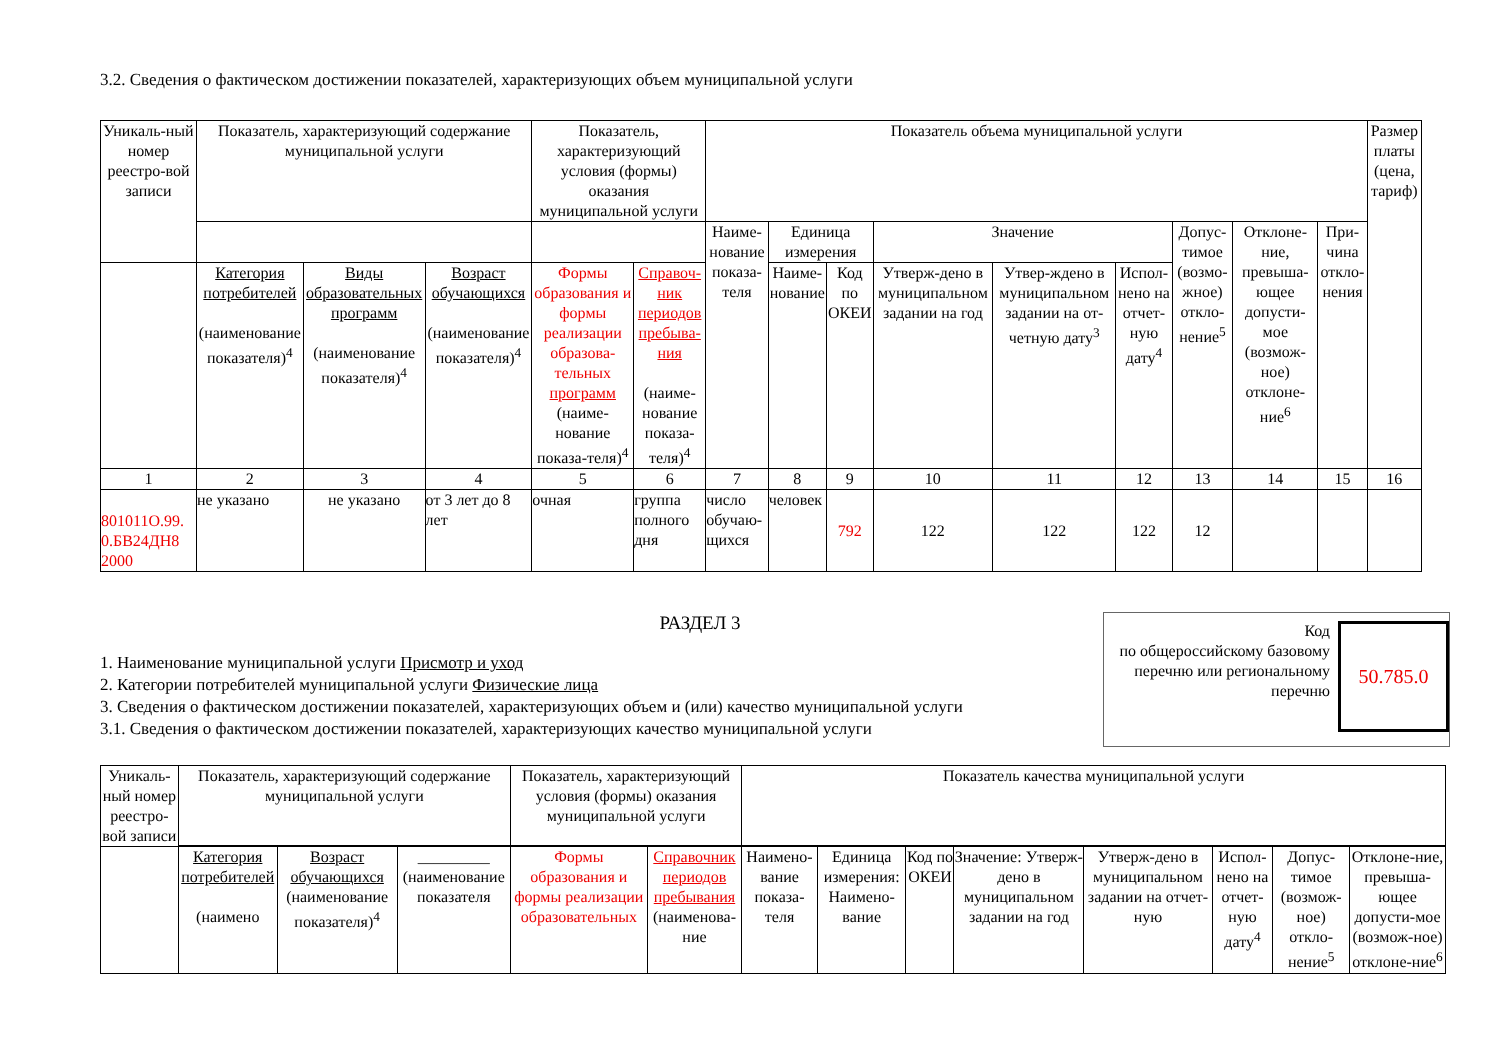3.2. Сведения о фактическом достижении показателей, характеризующих объем муниципальной услуги
| Уникаль-ный номер реестро-вой записи | Показатель, характеризующий содержание муниципальной услуги | | | Показатель, характеризующий условия (формы) оказания муниципальной услуги | | Показатель объема муниципальной услуги | | | | | | | | | Размер платы (цена, тариф) |
| --- | --- | --- | --- | --- | --- | --- | --- | --- | --- | --- | --- | --- | --- | --- | --- |
| | | | | | | Наиме-нование показа-теля | Единица измерения | | Значение | | | Допус-тимое (возмо-жное) откло-нение<sup>5</sup> | Отклоне-ние, превыша-ющее допусти-мое (возмож-ное) отклоне-ние<sup>6</sup> | При-чина откло-нения | |
| | Категория потребителей (наименование показателя)<sup>4</sup> | Виды образовательных программ (наименование показателя)<sup>4</sup> | Возраст обучающихся (наименование показателя)<sup>4</sup> | Формы образования и формы реализации образова-тельных программ (наиме-нование показа-теля)<sup>4</sup> | Справоч-ник периодов пребыва-ния (наиме-нование показа-теля)<sup>4</sup> | | Наиме-нование | Код по ОКЕИ | Утверж-дено в муниципальном задании на год | Утвер-ждено в муниципальном задании на от-четную дату<sup>3</sup> | Испол-нено на отчет-ную дату<sup>4</sup> | | | | |
| 1 | 2 | 3 | 4 | 5 | 6 | 7 | 8 | 9 | 10 | 11 | 12 | 13 | 14 | 15 | 16 |
| 801011О.99. 0.БВ24ДН8 2000 | не указано | не указано | от 3 лет до 8 лет | очная | группа полного дня | число обучаю-щихся | человек | 792 | 122 | 122 | 122 | 12 | | | |
РАЗДЕЛ 3
1. Наименование муниципальной услуги Присмотр и уход
2. Категории потребителей муниципальной услуги Физические лица
3. Сведения о фактическом достижении показателей, характеризующих объем и (или) качество муниципальной услуги
3.1. Сведения о фактическом достижении показателей, характеризующих качество муниципальной услуги
Код
по общероссийскому базовому
перечню или региональному
перечню
50.785.0
| Уникаль-ный номер реестро-вой записи | Показатель, характеризующий содержание муниципальной услуги | | | Показатель, характеризующий условия (формы) оказания муниципальной услуги | | Показатель качества муниципальной услуги | | | | | | | |
| --- | --- | --- | --- | --- | --- | --- | --- | --- | --- | --- | --- | --- | --- |
| | Категория потребителей (наимено | Возраст обучающихся (наименование показателя)<sup>4</sup> | _________ (наименование показателя | Формы образования и формы реализации образовательных | Справочник периодов пребывания (наименова-ние | Наимено-вание показа-теля | Единица измерения: Наимено-вание | Код по ОКЕИ | Значение: Утверж-дено в муниципальном задании на год | Утверж-дено в муниципальном задании на отчет-ную | Испол-нено на отчет-ную дату<sup>4</sup> | Допус-тимое (возмож-ное) откло-нение<sup>5</sup> | Отклоне-ние, превыша-ющее допусти-мое (возмож-ное) отклоне-ние<sup>6</sup> |